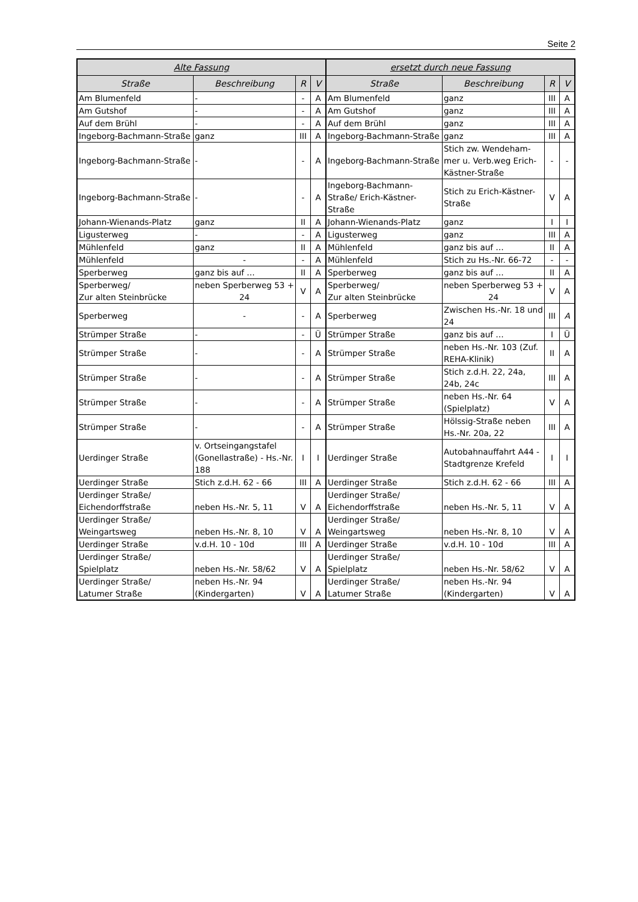Seite 2
| Alte Fassung | | | | ersetzt durch neue Fassung | | | |
| --- | --- | --- | --- | --- | --- | --- | --- |
| Straße | Beschreibung | R | V | Straße | Beschreibung | R | V |
| Am Blumenfeld | - | - | A | Am Blumenfeld | ganz | III | A |
| Am Gutshof | - | - | A | Am Gutshof | ganz | III | A |
| Auf dem Brühl | - | - | A | Auf dem Brühl | ganz | III | A |
| Ingeborg-Bachmann-Straße | ganz | III | A | Ingeborg-Bachmann-Straße | ganz | III | A |
| Ingeborg-Bachmann-Straße | - | - | A | Ingeborg-Bachmann-Straße | Stich zw. Wendeham-mer u. Verb.weg Erich-Kästner-Straße | - | - |
| Ingeborg-Bachmann-Straße | - | - | A | Ingeborg-Bachmann-Straße/ Erich-Kästner-Straße | Stich zu Erich-Kästner-Straße | V | A |
| Johann-Wienands-Platz | ganz | II | A | Johann-Wienands-Platz | ganz | I | I |
| Ligusterweg | - | - | A | Ligusterweg | ganz | III | A |
| Mühlenfeld | ganz | II | A | Mühlenfeld | ganz bis auf … | II | A |
| Mühlenfeld | - | - | A | Mühlenfeld | Stich zu Hs.-Nr. 66-72 | - | - |
| Sperberweg | ganz bis auf … | II | A | Sperberweg | ganz bis auf … | II | A |
| Sperberweg/ Zur alten Steinbrücke | neben Sperberweg 53 + 24 | V | A | Sperberweg/ Zur alten Steinbrücke | neben Sperberweg 53 + 24 | V | A |
| Sperberweg | - | - | A | Sperberweg | Zwischen Hs.-Nr. 18 und 24 | III | A |
| Strümper Straße | - | - | Ü | Strümper Straße | ganz bis auf … | I | Ü |
| Strümper Straße | - | - | A | Strümper Straße | neben Hs.-Nr. 103 (Zuf. REHA-Klinik) | II | A |
| Strümper Straße | - | - | A | Strümper Straße | Stich z.d.H. 22, 24a, 24b, 24c | III | A |
| Strümper Straße | - | - | A | Strümper Straße | neben Hs.-Nr. 64 (Spielplatz) | V | A |
| Strümper Straße | - | - | A | Strümper Straße | Hölssig-Straße neben Hs.-Nr. 20a, 22 | III | A |
| Uerdinger Straße | v. Ortseingangstafel (Gonellastraße) - Hs.-Nr. 188 | I | I | Uerdinger Straße | Autobahnauffahrt A44 - Stadtgrenze Krefeld | I | I |
| Uerdinger Straße | Stich z.d.H. 62 - 66 | III | A | Uerdinger Straße | Stich z.d.H. 62 - 66 | III | A |
| Uerdinger Straße/ Eichendorffstraße | neben Hs.-Nr. 5, 11 | V | A | Uerdinger Straße/ Eichendorffstraße | neben Hs.-Nr. 5, 11 | V | A |
| Uerdinger Straße/ Weingartsweg | neben Hs.-Nr. 8, 10 | V | A | Uerdinger Straße/ Weingartsweg | neben Hs.-Nr. 8, 10 | V | A |
| Uerdinger Straße | v.d.H. 10 - 10d | III | A | Uerdinger Straße | v.d.H. 10 - 10d | III | A |
| Uerdinger Straße/ Spielplatz | neben Hs.-Nr. 58/62 | V | A | Uerdinger Straße/ Spielplatz | neben Hs.-Nr. 58/62 | V | A |
| Uerdinger Straße/ Latumer Straße | neben Hs.-Nr. 94 (Kindergarten) | V | A | Uerdinger Straße/ Latumer Straße | neben Hs.-Nr. 94 (Kindergarten) | V | A |